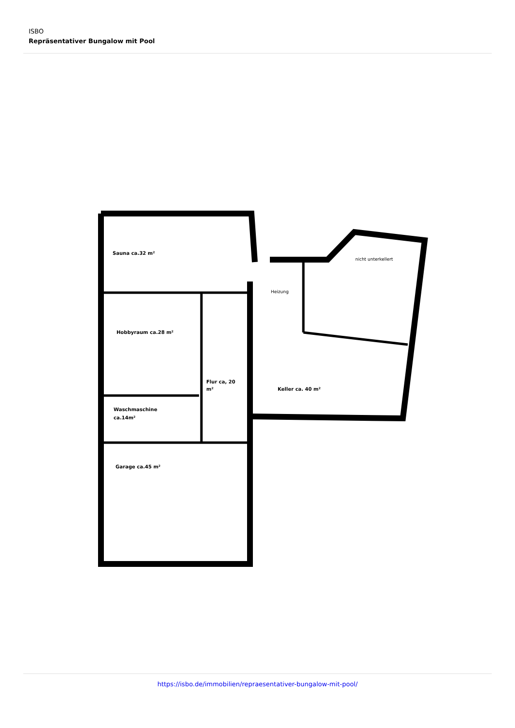ISBO
Repräsentativer Bungalow mit Pool
Sauna ca.32 m²
Hobbyraum ca.28 m²
Flur ca, 20
m²
Keller ca. 40 m²
Waschmaschine
ca.14m²
Garage ca.45 m²
Heizung
nicht unterkellert
https://isbo.de/immobilien/repraesentativer-bungalow-mit-pool/